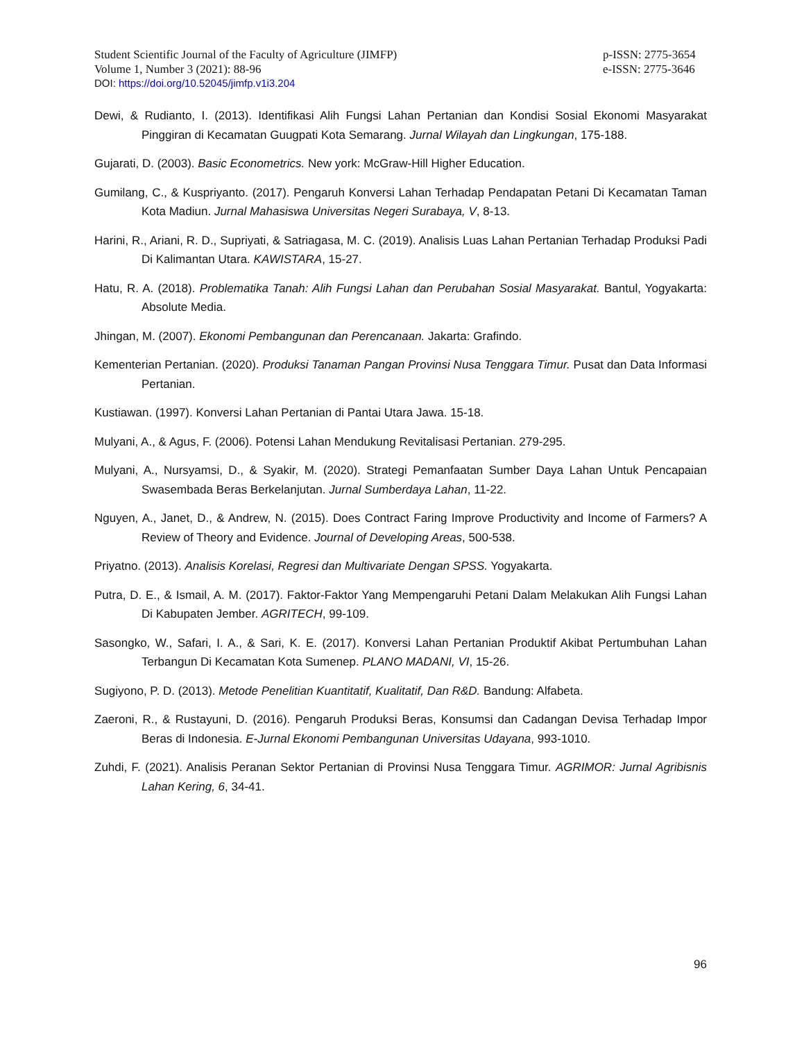Student Scientific Journal of the Faculty of Agriculture (JIMFP)
Volume 1, Number 3 (2021): 88-96
p-ISSN: 2775-3654
e-ISSN: 2775-3646
DOI: https://doi.org/10.52045/jimfp.v1i3.204
Dewi, & Rudianto, I. (2013). Identifikasi Alih Fungsi Lahan Pertanian dan Kondisi Sosial Ekonomi Masyarakat Pinggiran di Kecamatan Guugpati Kota Semarang. Jurnal Wilayah dan Lingkungan, 175-188.
Gujarati, D. (2003). Basic Econometrics. New york: McGraw-Hill Higher Education.
Gumilang, C., & Kuspriyanto. (2017). Pengaruh Konversi Lahan Terhadap Pendapatan Petani Di Kecamatan Taman Kota Madiun. Jurnal Mahasiswa Universitas Negeri Surabaya, V, 8-13.
Harini, R., Ariani, R. D., Supriyati, & Satriagasa, M. C. (2019). Analisis Luas Lahan Pertanian Terhadap Produksi Padi Di Kalimantan Utara. KAWISTARA, 15-27.
Hatu, R. A. (2018). Problematika Tanah: Alih Fungsi Lahan dan Perubahan Sosial Masyarakat. Bantul, Yogyakarta: Absolute Media.
Jhingan, M. (2007). Ekonomi Pembangunan dan Perencanaan. Jakarta: Grafindo.
Kementerian Pertanian. (2020). Produksi Tanaman Pangan Provinsi Nusa Tenggara Timur. Pusat dan Data Informasi Pertanian.
Kustiawan. (1997). Konversi Lahan Pertanian di Pantai Utara Jawa. 15-18.
Mulyani, A., & Agus, F. (2006). Potensi Lahan Mendukung Revitalisasi Pertanian. 279-295.
Mulyani, A., Nursyamsi, D., & Syakir, M. (2020). Strategi Pemanfaatan Sumber Daya Lahan Untuk Pencapaian Swasembada Beras Berkelanjutan. Jurnal Sumberdaya Lahan, 11-22.
Nguyen, A., Janet, D., & Andrew, N. (2015). Does Contract Faring Improve Productivity and Income of Farmers? A Review of Theory and Evidence. Journal of Developing Areas, 500-538.
Priyatno. (2013). Analisis Korelasi, Regresi dan Multivariate Dengan SPSS. Yogyakarta.
Putra, D. E., & Ismail, A. M. (2017). Faktor-Faktor Yang Mempengaruhi Petani Dalam Melakukan Alih Fungsi Lahan Di Kabupaten Jember. AGRITECH, 99-109.
Sasongko, W., Safari, I. A., & Sari, K. E. (2017). Konversi Lahan Pertanian Produktif Akibat Pertumbuhan Lahan Terbangun Di Kecamatan Kota Sumenep. PLANO MADANI, VI, 15-26.
Sugiyono, P. D. (2013). Metode Penelitian Kuantitatif, Kualitatif, Dan R&D. Bandung: Alfabeta.
Zaeroni, R., & Rustayuni, D. (2016). Pengaruh Produksi Beras, Konsumsi dan Cadangan Devisa Terhadap Impor Beras di Indonesia. E-Jurnal Ekonomi Pembangunan Universitas Udayana, 993-1010.
Zuhdi, F. (2021). Analisis Peranan Sektor Pertanian di Provinsi Nusa Tenggara Timur. AGRIMOR: Jurnal Agribisnis Lahan Kering, 6, 34-41.
96